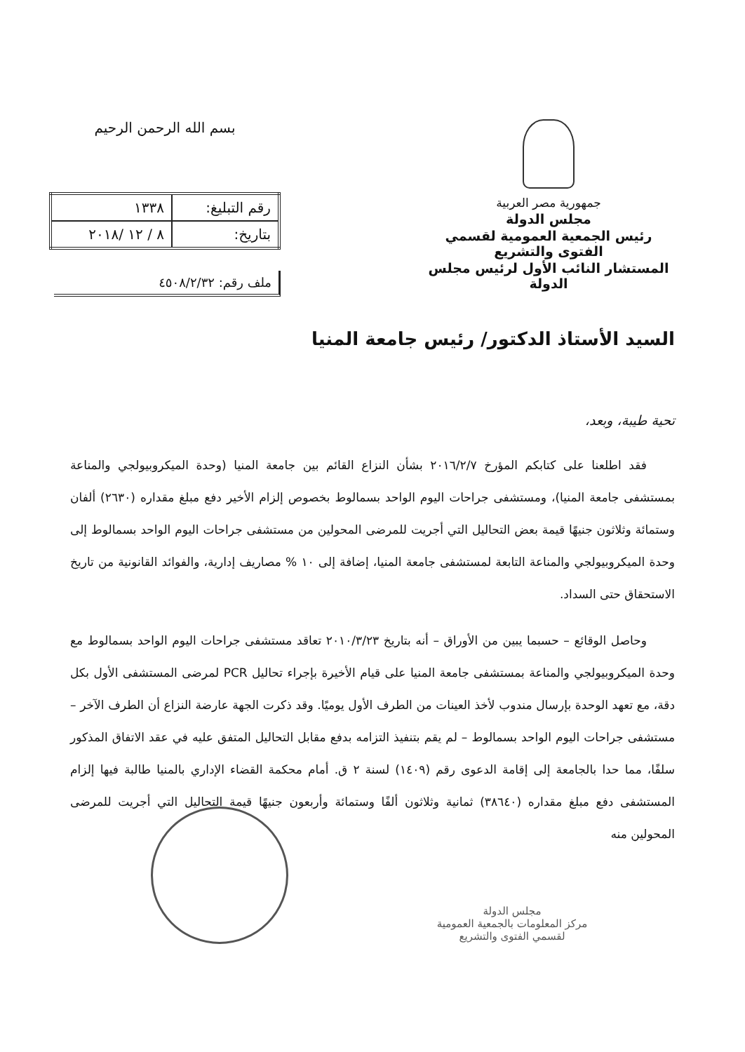جمهورية مصر العربية
مجلس الدولة
رئيس الجمعية العمومية لقسمي الفتوى والتشريع
المستشار النائب الأول لرئيس مجلس الدولة
بسم الله الرحمن الرحيم
| رقم التبليغ: | ١٣٣٨ |
| بتاريخ: | ٨ / ١٢ /٢٠١٨ |
ملف رقم: ٤٥٠٨/٢/٣٢
السيد الأستاذ الدكتور/ رئيس جامعة المنيا
تحية طيبة، وبعد،
فقد اطلعنا على كتابكم المؤرخ ٢٠١٦/٢/٧ بشأن النزاع القائم بين جامعة المنيا (وحدة الميكروبيولجي والمناعة بمستشفى جامعة المنيا)، ومستشفى جراحات اليوم الواحد بسمالوط بخصوص إلزام الأخير دفع مبلغ مقداره (٢٦٣٠) ألفان وستمائة وثلاثون جنيهًا قيمة بعض التحاليل التي أجريت للمرضى المحولين من مستشفى جراحات اليوم الواحد بسمالوط إلى وحدة الميكروبيولجي والمناعة التابعة لمستشفى جامعة المنيا، إضافة إلى ١٠ % مصاريف إدارية، والفوائد القانونية من تاريخ الاستحقاق حتى السداد.
وحاصل الوقائع – حسبما يبين من الأوراق – أنه بتاريخ ٢٠١٠/٣/٢٣ تعاقد مستشفى جراحات اليوم الواحد بسمالوط مع وحدة الميكروبيولجي والمناعة بمستشفى جامعة المنيا على قيام الأخيرة بإجراء تحاليل PCR لمرضى المستشفى الأول بكل دقة، مع تعهد الوحدة بإرسال مندوب لأخذ العينات من الطرف الأول يوميًا. وقد ذكرت الجهة عارضة النزاع أن الطرف الآخر – مستشفى جراحات اليوم الواحد بسمالوط – لم يقم بتنفيذ التزامه بدفع مقابل التحاليل المتفق عليه في عقد الاتفاق المذكور سلفًا، مما حدا بالجامعة إلى إقامة الدعوى رقم (١٤٠٩) لسنة ٢ ق. أمام محكمة القضاء الإداري بالمنيا طالبة فيها إلزام المستشفى دفع مبلغ مقداره (٣٨٦٤٠) ثمانية وثلاثون ألفًا وستمائة وأربعون جنيهًا قيمة التحاليل التي أجريت للمرضى المحولين منه
مجلس الدولة
مركز المعلومات بالجمعية العمومية
لقسمي الفتوى والتشريع